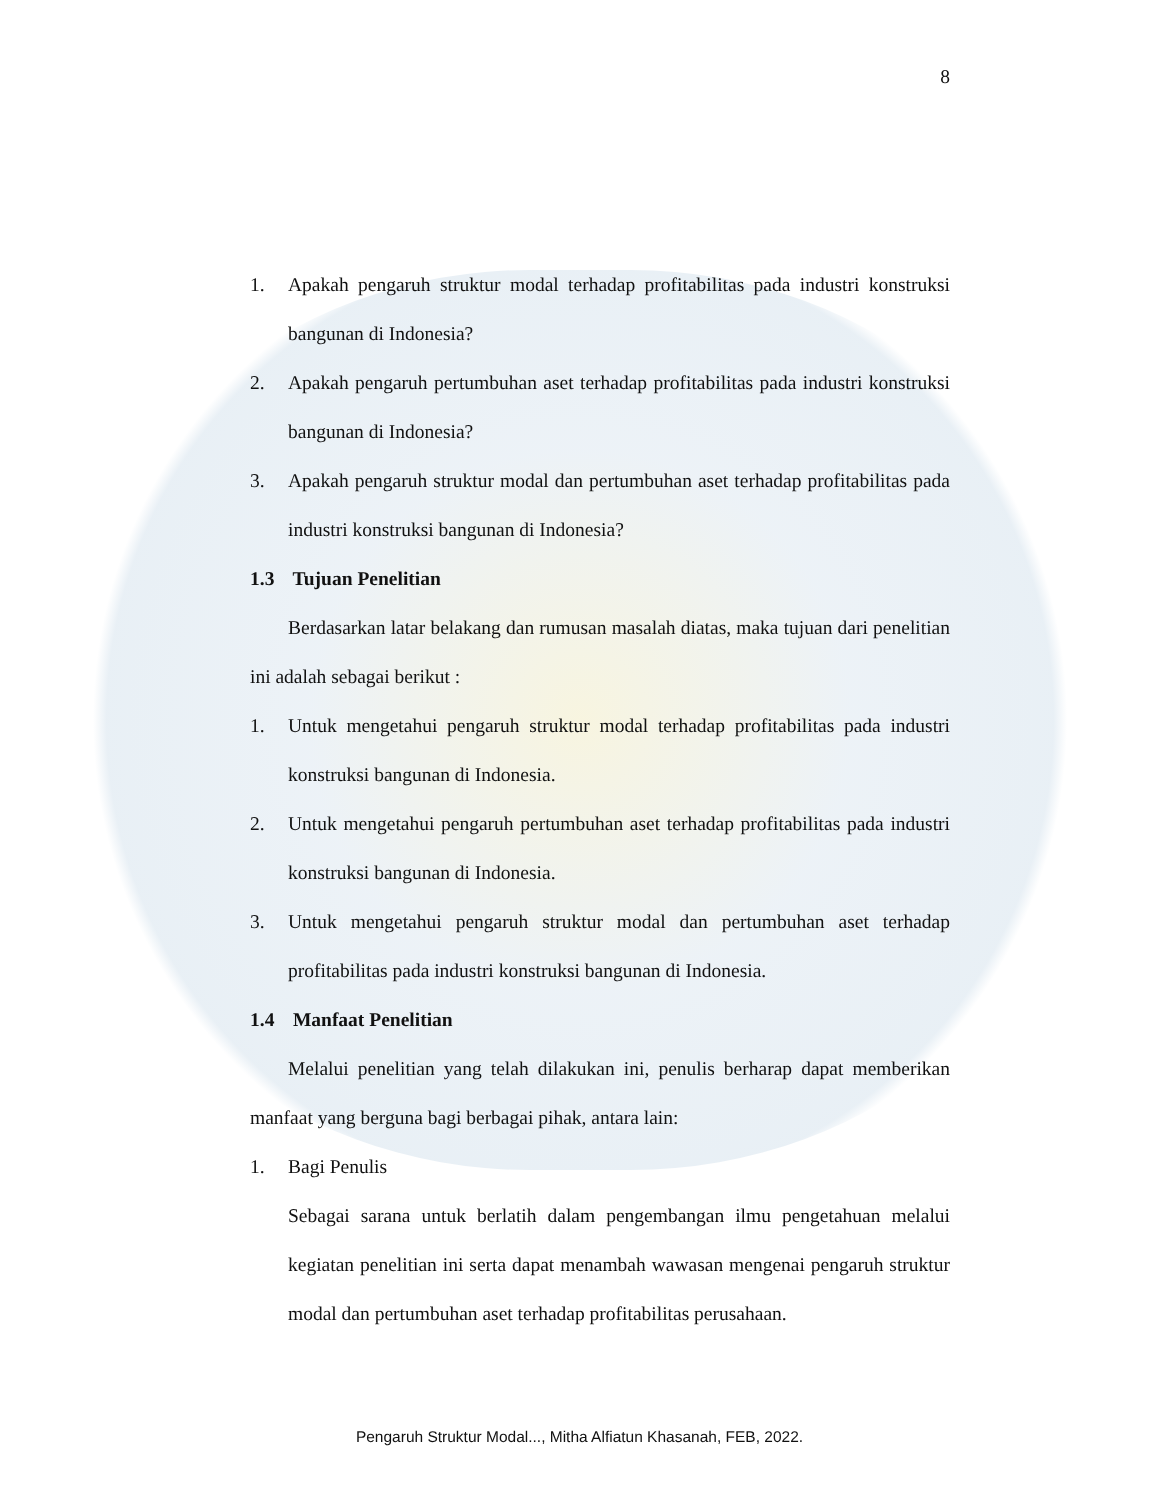8
1. Apakah pengaruh struktur modal terhadap profitabilitas pada industri konstruksi bangunan di Indonesia?
2. Apakah pengaruh pertumbuhan aset terhadap profitabilitas pada industri konstruksi bangunan di Indonesia?
3. Apakah pengaruh struktur modal dan pertumbuhan aset terhadap profitabilitas pada industri konstruksi bangunan di Indonesia?
1.3 Tujuan Penelitian
Berdasarkan latar belakang dan rumusan masalah diatas, maka tujuan dari penelitian ini adalah sebagai berikut :
1. Untuk mengetahui pengaruh struktur modal terhadap profitabilitas pada industri konstruksi bangunan di Indonesia.
2. Untuk mengetahui pengaruh pertumbuhan aset terhadap profitabilitas pada industri konstruksi bangunan di Indonesia.
3. Untuk mengetahui pengaruh struktur modal dan pertumbuhan aset terhadap profitabilitas pada industri konstruksi bangunan di Indonesia.
1.4 Manfaat Penelitian
Melalui penelitian yang telah dilakukan ini, penulis berharap dapat memberikan manfaat yang berguna bagi berbagai pihak, antara lain:
1. Bagi Penulis
Sebagai sarana untuk berlatih dalam pengembangan ilmu pengetahuan melalui kegiatan penelitian ini serta dapat menambah wawasan mengenai pengaruh struktur modal dan pertumbuhan aset terhadap profitabilitas perusahaan.
Pengaruh Struktur Modal..., Mitha Alfiatun Khasanah, FEB, 2022.